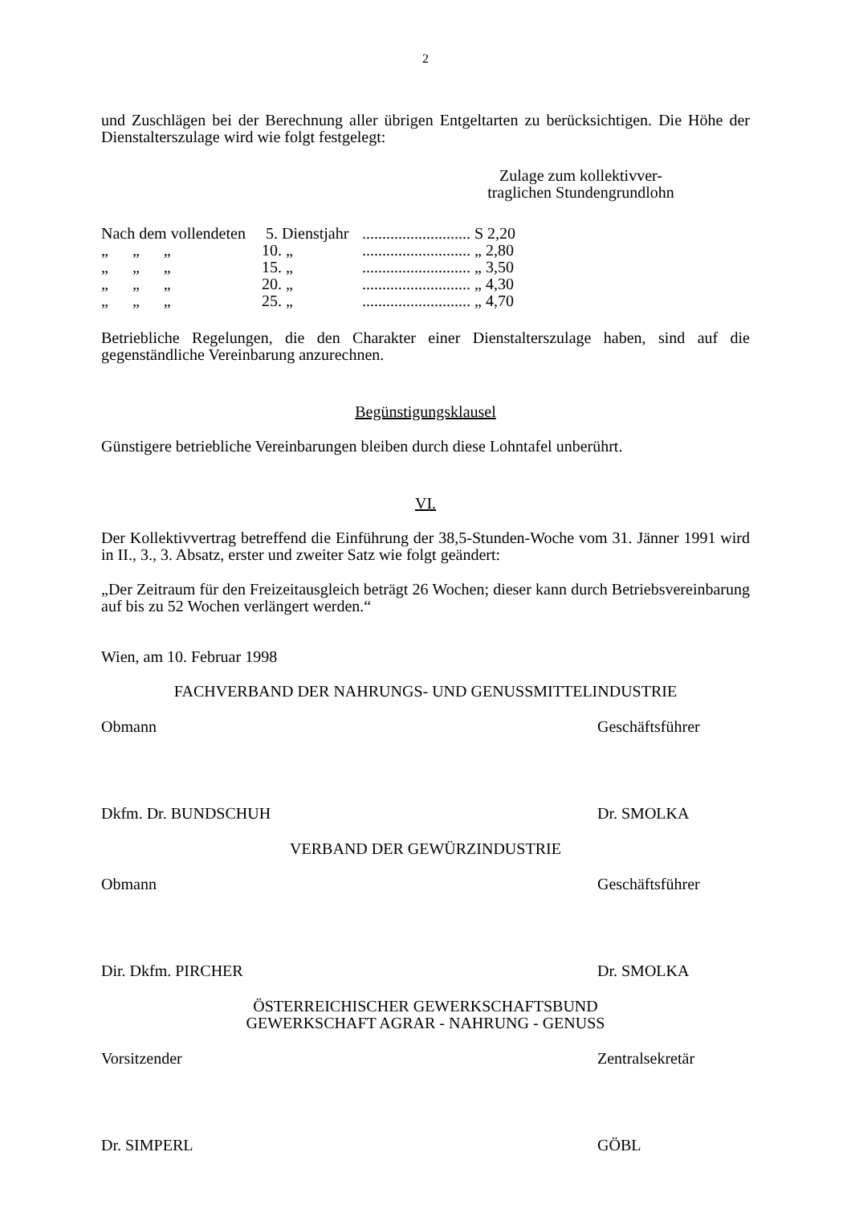2
und Zuschlägen bei der Berechnung aller übrigen Entgeltarten zu berücksichtigen. Die Höhe der Dienstalterszulage wird wie folgt festgelegt:
Zulage zum kollektivver-
traglichen Stundengrundlohn
| Nach dem vollendeten | 5. Dienstjahr | ........................... S 2,20 |
| „ „ „ | 10. „ | ........................... „ 2,80 |
| „ „ „ | 15. „ | ........................... „ 3,50 |
| „ „ „ | 20. „ | ........................... „ 4,30 |
| „ „ „ | 25. „ | ........................... „ 4,70 |
Betriebliche Regelungen, die den Charakter einer Dienstalterszulage haben, sind auf die gegenständliche Vereinbarung anzurechnen.
Begünstigungsklausel
Günstigere betriebliche Vereinbarungen bleiben durch diese Lohntafel unberührt.
VI.
Der Kollektivvertrag betreffend die Einführung der 38,5-Stunden-Woche vom 31. Jänner 1991 wird in II., 3., 3. Absatz, erster und zweiter Satz wie folgt geändert:
„Der Zeitraum für den Freizeitausgleich beträgt 26 Wochen; dieser kann durch Betriebsvereinbarung auf bis zu 52 Wochen verlängert werden.“
Wien, am 10. Februar 1998
FACHVERBAND DER NAHRUNGS- UND GENUSSMITTELINDUSTRIE
Obmann Geschäftsführer
Dkfm. Dr. BUNDSCHUH Dr. SMOLKA
VERBAND DER GEWÜRZINDUSTRIE
Obmann Geschäftsführer
Dir. Dkfm. PIRCHER Dr. SMOLKA
ÖSTERREICHISCHER GEWERKSCHAFTSBUND
GEWERKSCHAFT AGRAR - NAHRUNG - GENUSS
Vorsitzender Zentralsekretär
Dr. SIMPERL GÖBL